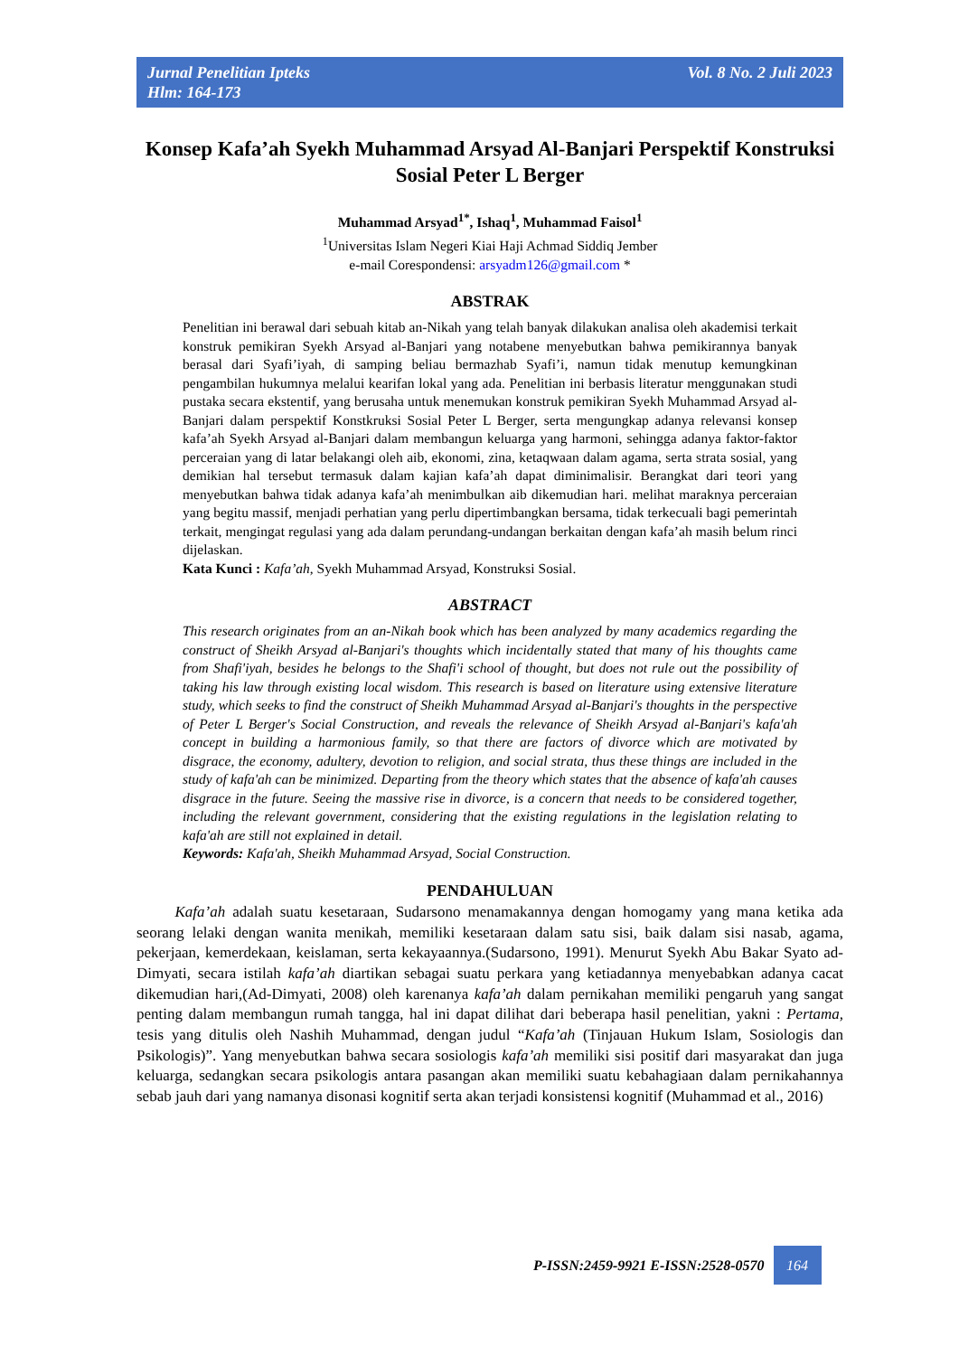Jurnal Penelitian Ipteks
Hlm: 164-173
Vol. 8 No. 2 Juli 2023
Konsep Kafa’ah Syekh Muhammad Arsyad Al-Banjari Perspektif Konstruksi Sosial Peter L Berger
Muhammad Arsyad<sup>1*</sup>, Ishaq<sup>1</sup>, Muhammad Faisol<sup>1</sup>
<sup>1</sup> Universitas Islam Negeri Kiai Haji Achmad Siddiq Jember
e-mail Corespondensi: arsyadm126@gmail.com *
ABSTRAK
Penelitian ini berawal dari sebuah kitab an-Nikah yang telah banyak dilakukan analisa oleh akademisi terkait konstruk pemikiran Syekh Arsyad al-Banjari yang notabene menyebutkan bahwa pemikirannya banyak berasal dari Syafi’iyah, di samping beliau bermazhab Syafi’i, namun tidak menutup kemungkinan pengambilan hukumnya melalui kearifan lokal yang ada. Penelitian ini berbasis literatur menggunakan studi pustaka secara ekstentif, yang berusaha untuk menemukan konstruk pemikiran Syekh Muhammad Arsyad al-Banjari dalam perspektif Konstkruksi Sosial Peter L Berger, serta mengungkap adanya relevansi konsep kafa’ah Syekh Arsyad al-Banjari dalam membangun keluarga yang harmoni, sehingga adanya faktor-faktor perceraian yang di latar belakangi oleh aib, ekonomi, zina, ketaqwaan dalam agama, serta strata sosial, yang demikian hal tersebut termasuk dalam kajian kafa’ah dapat diminimalisir. Berangkat dari teori yang menyebutkan bahwa tidak adanya kafa’ah menimbulkan aib dikemudian hari. melihat maraknya perceraian yang begitu massif, menjadi perhatian yang perlu dipertimbangkan bersama, tidak terkecuali bagi pemerintah terkait, mengingat regulasi yang ada dalam perundang-undangan berkaitan dengan kafa’ah masih belum rinci dijelaskan.
Kata Kunci : Kafa’ah, Syekh Muhammad Arsyad, Konstruksi Sosial.
ABSTRACT
This research originates from an an-Nikah book which has been analyzed by many academics regarding the construct of Sheikh Arsyad al-Banjari's thoughts which incidentally stated that many of his thoughts came from Shafi'iyah, besides he belongs to the Shafi'i school of thought, but does not rule out the possibility of taking his law through existing local wisdom. This research is based on literature using extensive literature study, which seeks to find the construct of Sheikh Muhammad Arsyad al-Banjari's thoughts in the perspective of Peter L Berger's Social Construction, and reveals the relevance of Sheikh Arsyad al-Banjari's kafa'ah concept in building a harmonious family, so that there are factors of divorce which are motivated by disgrace, the economy, adultery, devotion to religion, and social strata, thus these things are included in the study of kafa'ah can be minimized. Departing from the theory which states that the absence of kafa'ah causes disgrace in the future. Seeing the massive rise in divorce, is a concern that needs to be considered together, including the relevant government, considering that the existing regulations in the legislation relating to kafa'ah are still not explained in detail.
Keywords: Kafa'ah, Sheikh Muhammad Arsyad, Social Construction.
PENDAHULUAN
   Kafa’ah adalah suatu kesetaraan, Sudarsono menamakannya dengan homogamy yang mana ketika ada seorang lelaki dengan wanita menikah, memiliki kesetaraan dalam satu sisi, baik dalam sisi nasab, agama, pekerjaan, kemerdekaan, keislaman, serta kekayaannya.(Sudarsono, 1991). Menurut Syekh Abu Bakar Syato ad-Dimyati, secara istilah kafa’ah diartikan sebagai suatu perkara yang ketiadannya menyebabkan adanya cacat dikemudian hari,(Ad-Dimyati, 2008) oleh karenanya kafa’ah dalam pernikahan memiliki pengaruh yang sangat penting dalam membangun rumah tangga, hal ini dapat dilihat dari beberapa hasil penelitian, yakni : Pertama, tesis yang ditulis oleh Nashih Muhammad, dengan judul “Kafa’ah (Tinjauan Hukum Islam, Sosiologis dan Psikologis)”. Yang menyebutkan bahwa secara sosiologis kafa’ah memiliki sisi positif dari masyarakat dan juga keluarga, sedangkan secara psikologis antara pasangan akan memiliki suatu kebahagiaan dalam pernikahannya sebab jauh dari yang namanya disonasi kognitif serta akan terjadi konsistensi kognitif (Muhammad et al., 2016)
P-ISSN:2459-9921 E-ISSN:2528-0570 164